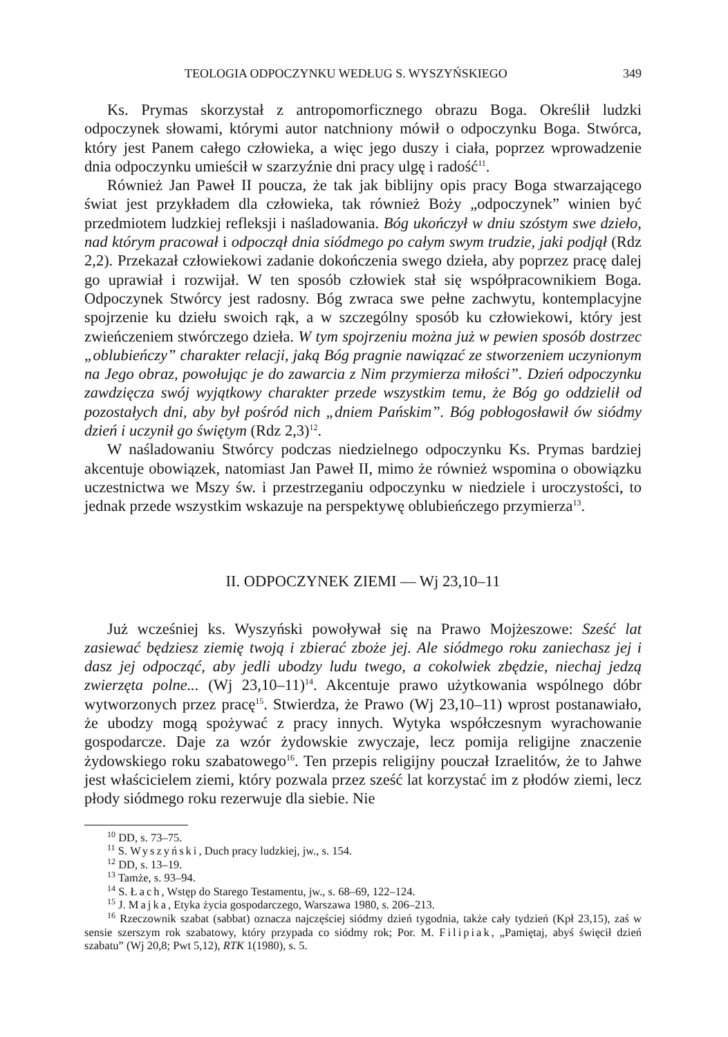TEOLOGIA ODPOCZYNKU WEDŁUG S. WYSZYŃSKIEGO 349
Ks. Prymas skorzystał z antropomorficznego obrazu Boga. Określił ludzki odpoczynek słowami, którymi autor natchniony mówił o odpoczynku Boga. Stwórca, który jest Panem całego człowieka, a więc jego duszy i ciała, poprzez wprowadzenie dnia odpoczynku umieścił w szarzyźnie dni pracy ulgę i radość<sup>11</sup>.
Również Jan Paweł II poucza, że tak jak biblijny opis pracy Boga stwarzającego świat jest przykładem dla człowieka, tak również Boży „odpoczynek” winien być przedmiotem ludzkiej refleksji i naśladowania. Bóg ukończył w dniu szóstym swe dzieło, nad którym pracował i odpoczął dnia siódmego po całym swym trudzie, jaki podjął (Rdz 2,2). Przekazał człowiekowi zadanie dokończenia swego dzieła, aby poprzez pracę dalej go uprawiał i rozwijał. W ten sposób człowiek stał się współpracownikiem Boga. Odpoczynek Stwórcy jest radosny. Bóg zwraca swe pełne zachwytu, kontemplacyjne spojrzenie ku dziełu swoich rąk, a w szczególny sposób ku człowiekowi, który jest zwieńczeniem stwórczego dzieła. W tym spojrzeniu można już w pewien sposób dostrzec „oblubieńczy” charakter relacji, jaką Bóg pragnie nawiązać ze stworzeniem uczynionym na Jego obraz, powołując je do zawarcia z Nim przymierza miłości”. Dzień odpoczynku zawdzięcza swój wyjątkowy charakter przede wszystkim temu, że Bóg go oddzielił od pozostałych dni, aby był pośród nich „dniem Pańskim”. Bóg pobłogosławił ów siódmy dzień i uczynił go świętym (Rdz 2,3)<sup>12</sup>.
W naśladowaniu Stwórcy podczas niedzielnego odpoczynku Ks. Prymas bardziej akcentuje obowiązek, natomiast Jan Paweł II, mimo że również wspomina o obowiązku uczestnictwa we Mszy św. i przestrzeganiu odpoczynku w niedziele i uroczystości, to jednak przede wszystkim wskazuje na perspektywę oblubieńczego przymierza<sup>13</sup>.
II. ODPOCZYNEK ZIEMI — Wj 23,10–11
Już wcześniej ks. Wyszyński powoływał się na Prawo Mojżeszowe: Sześć lat zasiewać będziesz ziemię twoją i zbierać zboże jej. Ale siódmego roku zaniechasz jej i dasz jej odpocząć, aby jedli ubodzy ludu twego, a cokolwiek zbędzie, niechaj jedzą zwierzęta polne... (Wj 23,10–11)<sup>14</sup>. Akcentuje prawo użytkowania wspólnego dóbr wytworzonych przez pracę<sup>15</sup>. Stwierdza, że Prawo (Wj 23,10–11) wprost postanawiało, że ubodzy mogą spożywać z pracy innych. Wytyka współczesnym wyrachowanie gospodarcze. Daje za wzór żydowskie zwyczaje, lecz pomija religijne znaczenie żydowskiego roku szabatowego<sup>16</sup>. Ten przepis religijny pouczał Izraelitów, że to Jahwe jest właścicielem ziemi, który pozwala przez sześć lat korzystać im z płodów ziemi, lecz płody siódmego roku rezerwuje dla siebie. Nie
<sup>10</sup> DD, s. 73–75.
<sup>11</sup> S. Wyszyński, Duch pracy ludzkiej, jw., s. 154.
<sup>12</sup> DD, s. 13–19.
<sup>13</sup> Tamże, s. 93–94.
<sup>14</sup> S. Łach, Wstęp do Starego Testamentu, jw., s. 68–69, 122–124.
<sup>15</sup> J. Majka, Etyka życia gospodarczego, Warszawa 1980, s. 206–213.
<sup>16</sup> Rzeczownik szabat (sabbat) oznacza najczęściej siódmy dzień tygodnia, także cały tydzień (Kpł 23,15), zaś w sensie szerszym rok szabatowy, który przypada co siódmy rok; Por. M. Filipiak, „Pamiętaj, abyś święcił dzień szabatu” (Wj 20,8; Pwt 5,12), RTK 1(1980), s. 5.